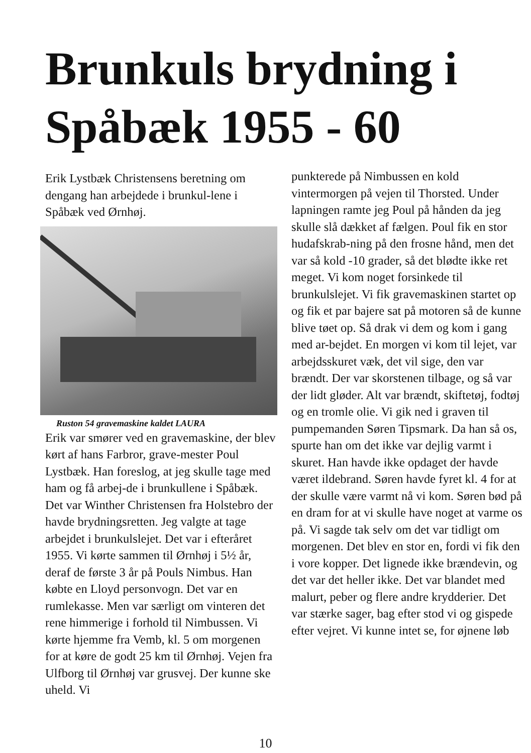Brunkuls brydning i
Spåbæk 1955 - 60
Erik Lystbæk Christensens beretning om dengang han arbejdede i brunkul-lene i Spåbæk ved Ørnhøj.
Ruston 54 gravemaskine kaldet LAURA
Erik var smører ved en gravemaskine, der blev kørt af hans Farbror, grave-mester Poul Lystbæk. Han foreslog, at jeg skulle tage med ham og få arbej-de i brunkullene i Spåbæk. Det var Winther Christensen fra Holstebro der havde brydningsretten. Jeg valgte at tage arbejdet i brunkulslejet. Det var i efteråret 1955. Vi kørte sammen til Ørnhøj i 5½ år, deraf de første 3 år på Pouls Nimbus. Han købte en Lloyd personvogn. Det var en rumlekasse. Men var særligt om vinteren det rene himmerige i forhold til Nimbussen. Vi kørte hjemme fra Vemb, kl. 5 om morgenen for at køre de godt 25 km til Ørnhøj. Vejen fra Ulfborg til Ørnhøj var grusvej. Der kunne ske uheld. Vi
punkterede på Nimbussen en kold vintermorgen på vejen til Thorsted. Under lapningen ramte jeg Poul på hånden da jeg skulle slå dækket af fælgen. Poul fik en stor hudafskrab-ning på den frosne hånd, men det var så kold -10 grader, så det blødte ikke ret meget. Vi kom noget forsinkede til brunkulslejet. Vi fik gravemaskinen startet op og fik et par bajere sat på motoren så de kunne blive tøet op. Så drak vi dem og kom i gang med ar-bejdet. En morgen vi kom til lejet, var arbejdsskuret væk, det vil sige, den var brændt. Der var skorstenen tilbage, og så var der lidt gløder. Alt var brændt, skiftetøj, fodtøj og en tromle olie. Vi gik ned i graven til pumpemanden Søren Tipsmark. Da han så os, spurte han om det ikke var dejlig varmt i skuret. Han havde ikke opdaget der havde været ildebrand. Søren havde fyret kl. 4 for at der skulle være varmt nå vi kom. Søren bød på en dram for at vi skulle have noget at varme os på. Vi sagde tak selv om det var tidligt om morgenen. Det blev en stor en, fordi vi fik den i vore kopper. Det lignede ikke brændevin, og det var det heller ikke. Det var blandet med malurt, peber og flere andre krydderier. Det var stærke sager, bag efter stod vi og gispede efter vejret. Vi kunne intet se, for øjnene løb
10